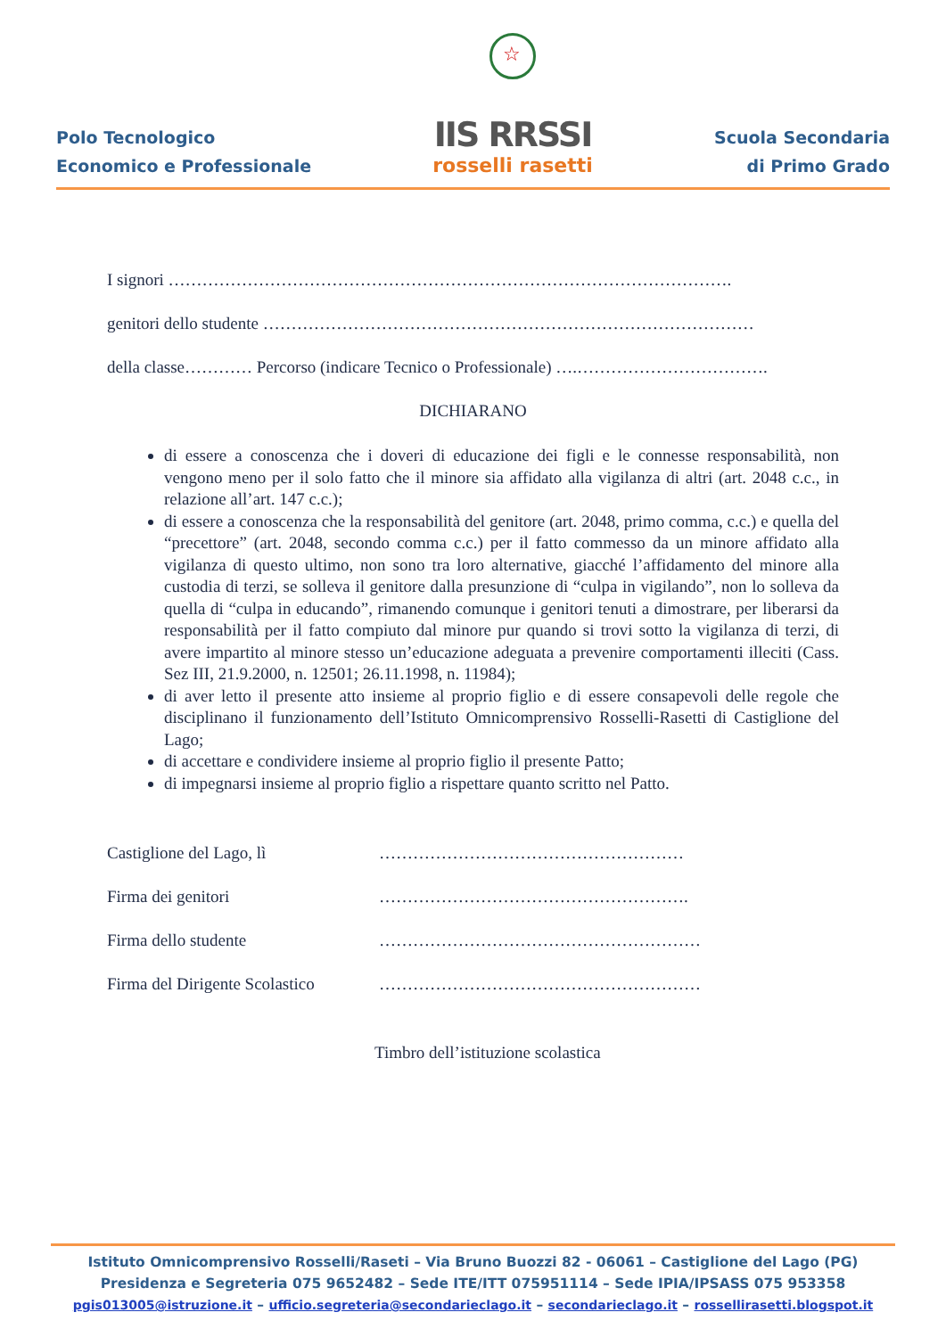Polo Tecnologico
Economico e Professionale
☆
IIS RRSSI
rosselli rasetti
Scuola Secondaria
di Primo Grado
I signori ……………………………………………………………………………………….
genitori dello studente ……………………………………………………………………………
della classe………… Percorso (indicare Tecnico o Professionale) ….…………………………….
DICHIARANO
di essere a conoscenza che i doveri di educazione dei figli e le connesse responsabilità, non vengono meno per il solo fatto che il minore sia affidato alla vigilanza di altri (art. 2048 c.c., in relazione all’art. 147 c.c.);
di essere a conoscenza che la responsabilità del genitore (art. 2048, primo comma, c.c.) e quella del “precettore” (art. 2048, secondo comma c.c.) per il fatto commesso da un minore affidato alla vigilanza di questo ultimo, non sono tra loro alternative, giacché l’affidamento del minore alla custodia di terzi, se solleva il genitore dalla presunzione di “culpa in vigilando”, non lo solleva da quella di “culpa in educando”, rimanendo comunque i genitori tenuti a dimostrare, per liberarsi da responsabilità per il fatto compiuto dal minore pur quando si trovi sotto la vigilanza di terzi, di avere impartito al minore stesso un’educazione adeguata a prevenire comportamenti illeciti (Cass. Sez III, 21.9.2000, n. 12501; 26.11.1998, n. 11984);
di aver letto il presente atto insieme al proprio figlio e di essere consapevoli delle regole che disciplinano il funzionamento dell’Istituto Omnicomprensivo Rosselli-Rasetti di Castiglione del Lago;
di accettare e condividere insieme al proprio figlio il presente Patto;
di impegnarsi insieme al proprio figlio a rispettare quanto scritto nel Patto.
Castiglione del Lago, lì
………………………………………………
Firma dei genitori
……………………………………………….
Firma dello studente
…………………………………………………
Firma del Dirigente Scolastico
…………………………………………………
Timbro dell’istituzione scolastica
Istituto Omnicomprensivo Rosselli/Raseti – Via Bruno Buozzi 82 - 06061 – Castiglione del Lago (PG)
Presidenza e Segreteria 075 9652482 – Sede ITE/ITT 075951114 – Sede IPIA/IPSASS 075 953358
pgis013005@istruzione.it – ufficio.segreteria@secondarieclago.it – secondarieclago.it – rossellirasetti.blogspot.it